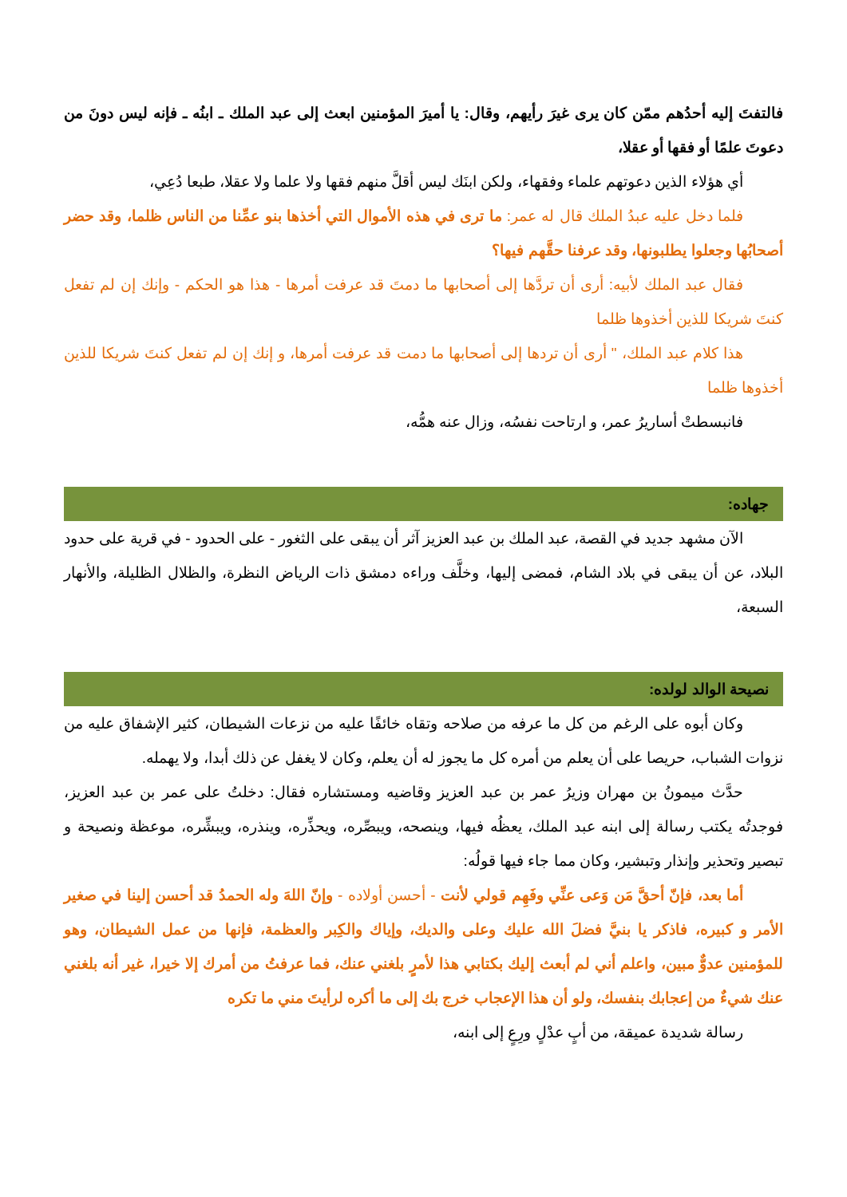فالتفتَ إليه أحدُهم ممّن كان يرى غيرَ رأيهم، وقال: يا أميرَ المؤمنين ابعث إلى عبد الملك ـ ابنُه ـ فإنه ليس دونَ من دعوتَ علمًا أو فقها أو عقلا،
أي هؤلاء الذين دعوتهم علماء وفقهاء، ولكن ابنَك ليس أقلَّ منهم فقها ولا علما ولا عقلا، طبعا دُعِي،
فلما دخل عليه عبدُ الملك قال له عمر: ما ترى في هذه الأموال التي أخذها بنو عمِّنا من الناس ظلما، وقد حضر أصحابُها وجعلوا يطلبونها، وقد عرفنا حقَّهم فيها؟
فقال عبد الملك لأبيه: أرى أن تردَّها إلى أصحابها ما دمتَ قد عرفت أمرها - هذا هو الحكم - وإنك إن لم تفعل كنتَ شريكا للذين أخذوها ظلما
هذا كلام عبد الملك، " أرى أن تردها إلى أصحابها ما دمت قد عرفت أمرها، و إنك إن لم تفعل كنتَ شريكا للذين أخذوها ظلما
فانبسطتْ أساريرُ عمر، و ارتاحت نفسُه، وزال عنه همُّه،
جهاده:
الآن مشهد جديد في القصة، عبد الملك بن عبد العزيز آثر أن يبقى على الثغور - على الحدود - في قرية على حدود البلاد، عن أن يبقى في بلاد الشام، فمضى إليها، وخلَّف وراءه دمشق ذات الرياض النظرة، والظلال الظليلة، والأنهار السبعة،
نصيحة الوالد لولده:
وكان أبوه على الرغم من كل ما عرفه من صلاحه وتقاه خائفًا عليه من نزعات الشيطان، كثير الإشفاق عليه من نزوات الشباب، حريصا على أن يعلم من أمره كل ما يجوز له أن يعلم، وكان لا يغفل عن ذلك أبدا، ولا يهمله.
حدَّث ميمونُ بن مهران وزيرُ عمر بن عبد العزيز وقاضيه ومستشاره فقال: دخلتُ على عمر بن عبد العزيز، فوجدتُه يكتب رسالة إلى ابنه عبد الملك، يعظُه فيها، وينصحه، ويبصِّره، ويحذِّره، وينذره، ويبشِّره، موعظة ونصيحة و تبصير وتحذير وإنذار وتبشير، وكان مما جاء فيها قولُه:
أما بعد، فإنّ أحقَّ مَن وَعى عنِّي وفَهِم قولي لأنت - أحسن أولاده - وإنّ اللهَ وله الحمدُ قد أحسن إلينا في صغير الأمر و كبيره، فاذكر يا بنيَّ فضلَ الله عليك وعلى والديك، وإياك والكِبر والعظمة، فإنها من عمل الشيطان، وهو للمؤمنين عدوٌّ مبين، واعلم أني لم أبعث إليك بكتابي هذا لأمرٍ بلغني عنك، فما عرفتُ من أمرك إلا خيرا، غير أنه بلغني عنك شيءٌ من إعجابك بنفسك، ولو أن هذا الإعجاب خرج بك إلى ما أكره لرأيتَ مني ما تكره
رسالة شديدة عميقة، من أبٍ عدْلٍ ورِعٍ إلى ابنه،